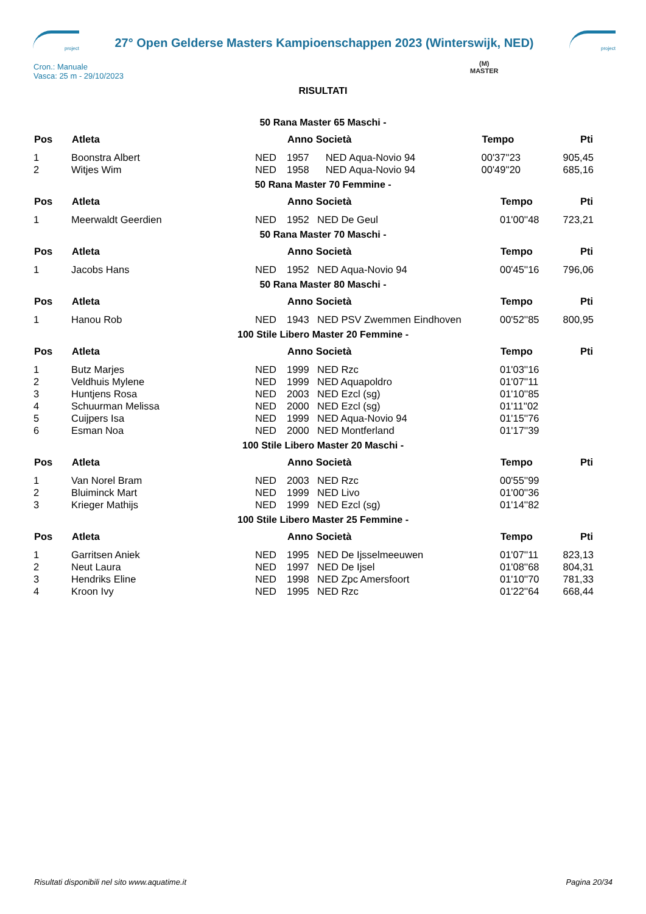project
27° Open Gelderse Masters Kampioenschappen 2023 (Winterswijk, NED)
project
Cron.: Manuale
Vasca: 25 m - 29/10/2023
(M)
MASTER
RISULTATI
50 Rana Master 65 Maschi -
| Pos | Atleta | | Anno Società | | Tempo | Pti |
| --- | --- | --- | --- | --- | --- | --- |
| 1 | Boonstra Albert | NED | 1957 | NED Aqua-Novio 94 | 00'37''23 | 905,45 |
| 2 | Witjes Wim | NED | 1958 | NED Aqua-Novio 94 | 00'49''20 | 685,16 |
50 Rana Master 70 Femmine -
| Pos | Atleta | | Anno Società | | Tempo | Pti |
| --- | --- | --- | --- | --- | --- | --- |
| 1 | Meerwaldt Geerdien | NED | 1952 | NED De Geul | 01'00''48 | 723,21 |
50 Rana Master 70 Maschi -
| Pos | Atleta | | Anno Società | | Tempo | Pti |
| --- | --- | --- | --- | --- | --- | --- |
| 1 | Jacobs Hans | NED | 1952 | NED Aqua-Novio 94 | 00'45''16 | 796,06 |
50 Rana Master 80 Maschi -
| Pos | Atleta | | Anno Società | | Tempo | Pti |
| --- | --- | --- | --- | --- | --- | --- |
| 1 | Hanou Rob | NED | 1943 | NED PSV Zwemmen Eindhoven | 00'52''85 | 800,95 |
100 Stile Libero Master 20 Femmine -
| Pos | Atleta | | Anno Società | | Tempo | Pti |
| --- | --- | --- | --- | --- | --- | --- |
| 1 | Butz Marjes | NED | 1999 | NED Rzc | 01'03''16 | |
| 2 | Veldhuis Mylene | NED | 1999 | NED Aquapoldro | 01'07''11 | |
| 3 | Huntjens Rosa | NED | 2003 | NED Ezcl (sg) | 01'10''85 | |
| 4 | Schuurman Melissa | NED | 2000 | NED Ezcl (sg) | 01'11''02 | |
| 5 | Cuijpers Isa | NED | 1999 | NED Aqua-Novio 94 | 01'15''76 | |
| 6 | Esman Noa | NED | 2000 | NED Montferland | 01'17''39 | |
100 Stile Libero Master 20 Maschi -
| Pos | Atleta | | Anno Società | | Tempo | Pti |
| --- | --- | --- | --- | --- | --- | --- |
| 1 | Van Norel Bram | NED | 2003 | NED Rzc | 00'55''99 | |
| 2 | Bluiminck Mart | NED | 1999 | NED Livo | 01'00''36 | |
| 3 | Krieger Mathijs | NED | 1999 | NED Ezcl (sg) | 01'14''82 | |
100 Stile Libero Master 25 Femmine -
| Pos | Atleta | | Anno Società | | Tempo | Pti |
| --- | --- | --- | --- | --- | --- | --- |
| 1 | Garritsen Aniek | NED | 1995 | NED De Ijsselmeeuwen | 01'07''11 | 823,13 |
| 2 | Neut Laura | NED | 1997 | NED De Ijsel | 01'08''68 | 804,31 |
| 3 | Hendriks Eline | NED | 1998 | NED Zpc Amersfoort | 01'10''70 | 781,33 |
| 4 | Kroon Ivy | NED | 1995 | NED Rzc | 01'22''64 | 668,44 |
Risultati disponibili nel sito www.aquatime.it Pagina 20/34